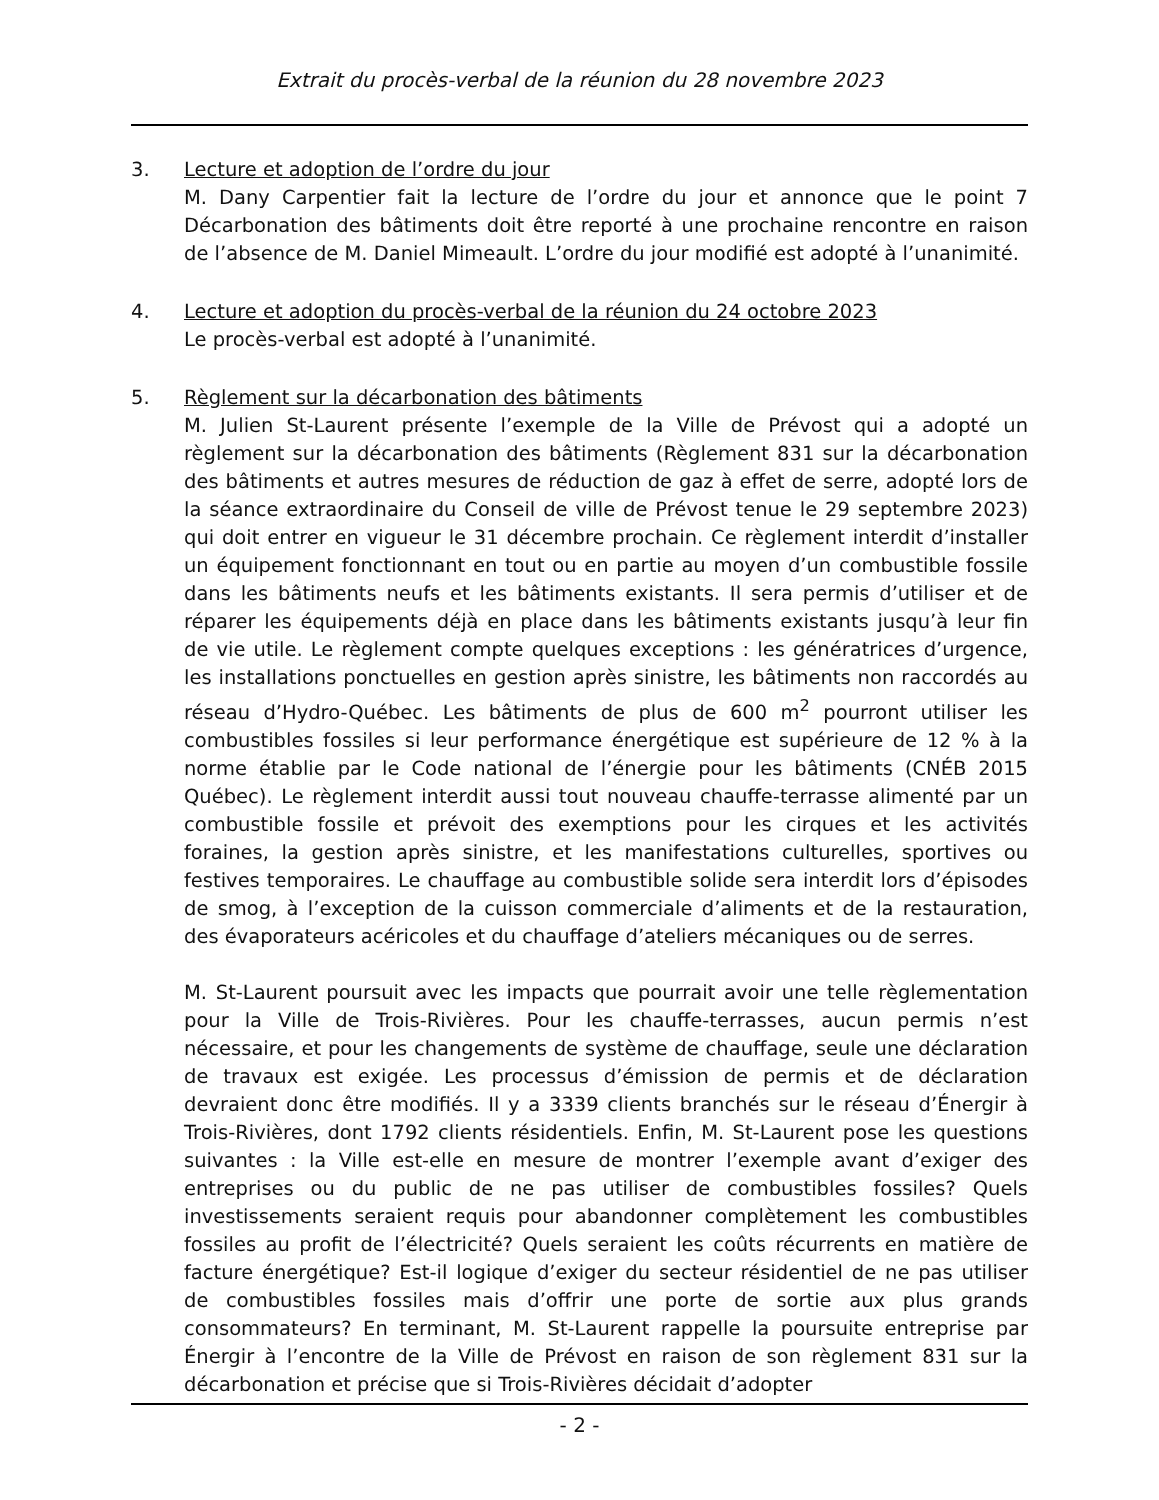Extrait du procès-verbal de la réunion du 28 novembre 2023
3. Lecture et adoption de l’ordre du jour
M. Dany Carpentier fait la lecture de l’ordre du jour et annonce que le point 7 Décarbonation des bâtiments doit être reporté à une prochaine rencontre en raison de l’absence de M. Daniel Mimeault. L’ordre du jour modifié est adopté à l’unanimité.
4. Lecture et adoption du procès-verbal de la réunion du 24 octobre 2023
Le procès-verbal est adopté à l’unanimité.
5. Règlement sur la décarbonation des bâtiments
M. Julien St-Laurent présente l’exemple de la Ville de Prévost qui a adopté un règlement sur la décarbonation des bâtiments (Règlement 831 sur la décarbonation des bâtiments et autres mesures de réduction de gaz à effet de serre, adopté lors de la séance extraordinaire du Conseil de ville de Prévost tenue le 29 septembre 2023) qui doit entrer en vigueur le 31 décembre prochain. Ce règlement interdit d’installer un équipement fonctionnant en tout ou en partie au moyen d’un combustible fossile dans les bâtiments neufs et les bâtiments existants. Il sera permis d’utiliser et de réparer les équipements déjà en place dans les bâtiments existants jusqu’à leur fin de vie utile. Le règlement compte quelques exceptions : les génératrices d’urgence, les installations ponctuelles en gestion après sinistre, les bâtiments non raccordés au réseau d’Hydro-Québec. Les bâtiments de plus de 600 m<sup>2</sup> pourront utiliser les combustibles fossiles si leur performance énergétique est supérieure de 12 % à la norme établie par le Code national de l’énergie pour les bâtiments (CNÉB 2015 Québec). Le règlement interdit aussi tout nouveau chauffe-terrasse alimenté par un combustible fossile et prévoit des exemptions pour les cirques et les activités foraines, la gestion après sinistre, et les manifestations culturelles, sportives ou festives temporaires. Le chauffage au combustible solide sera interdit lors d’épisodes de smog, à l’exception de la cuisson commerciale d’aliments et de la restauration, des évaporateurs acéricoles et du chauffage d’ateliers mécaniques ou de serres.
M. St-Laurent poursuit avec les impacts que pourrait avoir une telle règlementation pour la Ville de Trois-Rivières. Pour les chauffe-terrasses, aucun permis n’est nécessaire, et pour les changements de système de chauffage, seule une déclaration de travaux est exigée. Les processus d’émission de permis et de déclaration devraient donc être modifiés. Il y a 3339 clients branchés sur le réseau d’Énergir à Trois-Rivières, dont 1792 clients résidentiels. Enfin, M. St-Laurent pose les questions suivantes : la Ville est-elle en mesure de montrer l’exemple avant d’exiger des entreprises ou du public de ne pas utiliser de combustibles fossiles? Quels investissements seraient requis pour abandonner complètement les combustibles fossiles au profit de l’électricité? Quels seraient les coûts récurrents en matière de facture énergétique? Est-il logique d’exiger du secteur résidentiel de ne pas utiliser de combustibles fossiles mais d’offrir une porte de sortie aux plus grands consommateurs? En terminant, M. St-Laurent rappelle la poursuite entreprise par Énergir à l’encontre de la Ville de Prévost en raison de son règlement 831 sur la décarbonation et précise que si Trois-Rivières décidait d’adopter
- 2 -